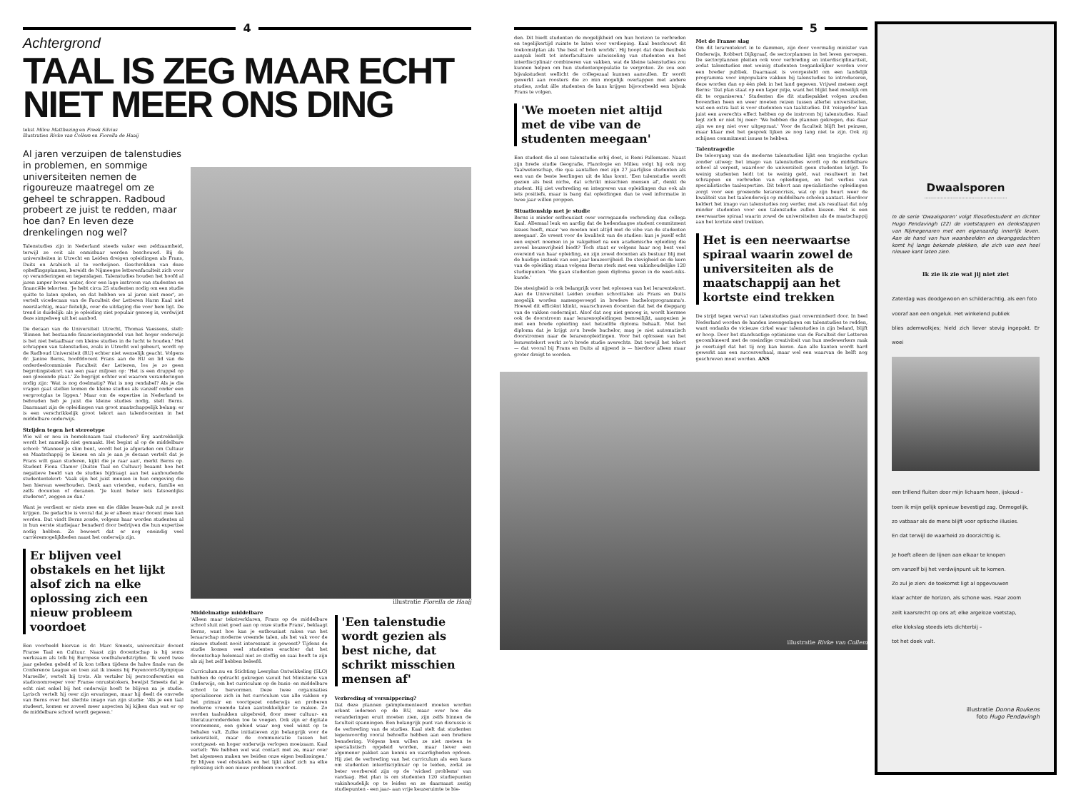4
Achtergrond
TAAL IS ZEG MAAR ECHT NIET MEER ONS DING
tekst Milou Matthezing en Freek Silvius
illustraties Rivke van Collem en Fiorella de Haaij
Al jaren verzuipen de talenstudies in problemen, en sommige universiteiten nemen de rigoureuze maatregel om ze geheel te schrappen. Radboud probeert ze juist te redden, maar hoe dan? En leven deze drenkelingen nog wel?
Talenstudies zijn in Nederland steeds vaker een zeldzaamheid, terwijl ze ooit als onmisbaar werden beschouwd. Bij de universiteiten in Utrecht en Leiden dreigen opleidingen als Frans, Duits en Arabisch al te verdwijnen. Geschrokken van deze opheffingsplannen, bereidt de Nijmeegse letterenfaculteit zich voor op veranderingen en tegenslagen. Talenstudies houden het hoofd al jaren amper boven water, door een lage instroom van studenten en financiële tekorten. 'Je hebt circa 25 studenten nodig om een studie quitte te laten spelen, en dat hebben we al jaren niet meer', zo vertelt vicedecaan van de Faculteit der Letteren Harm Kaal niet neerslachtig, maar feitelijk, over de uitdaging die voor hem ligt. De trend is duidelijk: als je opleiding niet populair genoeg is, verdwijnt deze simpelweg uit het aanbod.
De decaan van de Universiteit Utrecht, Thomas Vaessens, stelt: 'Binnen het bestaande financieringsmodel van het hoger onderwijs is het niet betaalbaar om kleine studies in de lucht te houden.' Het schrappen van talenstudies, zoals in Utrecht wel gebeurt, wordt op de Radboud Universiteit (RU) echter niet wenselijk geacht. Volgens dr. Janine Berns, hoofddocent Frans aan de RU en lid van de onderdeelcommissie Faculteit der Letteren, los je zo geen begrotingstekort van een paar miljoen op: 'Het is een druppel op een gloeiende plaat.' Ze begrijpt echter wel waarom veranderingen nodig zijn: 'Wat is nog doelmatig? Wat is nog rendabel? Als je die vragen gaat stellen komen de kleine studies als vanzelf onder een vergrootglas te liggen.' Maar om de expertise in Nederland te behouden heb je juist die kleine studies nodig, stelt Berns. Daarnaast zijn de opleidingen van groot maatschappelijk belang: er is een verschrikkelijk groot tekort aan talendocenten in het middelbare onderwijs.
Strijden tegen het stereotype
Wie wil er nou in hemelsnaam taal studeren? Erg aantrekkelijk wordt het namelijk niet gemaakt. Het begint al op de middelbare school: 'Wanneer je slim bent, wordt het je afgeraden om Cultuur en Maatschappij te kiezen en als je aan je decaan vertelt dat je Frans wilt gaan studeren, kijkt die je raar aan', merkt Berns op. Student Fiona Clamor (Duitse Taal en Cultuur) beaamt hoe het negatieve beeld van de studies bijdraagt aan het aanhoudende studententekort: 'Vaak zijn het juist mensen in hun omgeving die hen hiervan weerhouden. Denk aan vrienden, ouders, familie en zelfs docenten of decanen. "Je kunt beter iets fatsoenlijks studeren", zeggen ze dan.'
Want je verdient er niets mee en die dikke lease-bak zul je nooit krijgen. De gedachte is vooral dat je er alleen maar docent mee kan worden. Dat vindt Berns zonde, volgens haar worden studenten al in hun eerste studiejaar benaderd door bedrijven die hun expertise nodig hebben. Ze beweert dat er nog oneindig veel carrièremogelijkheden naast het onderwijs zijn.
Er blijven veel obstakels en het lijkt alsof zich na elke oplossing zich een nieuw probleem voordoet
Een voorbeeld hiervan is dr. Marc Smeets, universitair docent Franse Taal en Cultuur. Naast zijn docentschap is hij soms werkzaam als tolk bij Europese voetbalwedstrijden. 'Ik werd twee jaar geleden gebeld of ik kon tolken tijdens de halve finale van de Conference League en toen zat ik ineens bij Feyenoord-Olympique Marseille', vertelt hij trots. Als vertaler bij persconferenties en stadionomroeper voor Franse onruststokers, bewijst Smeets dat je echt niet enkel bij het onderwijs hoeft te blijven na je studie. Lyrisch vertelt hij over zijn ervaringen, maar hij deelt de onvrede van Berns over het slechte imago van zijn studie: 'Als je een taal studeert, komen er zoveel meer aspecten bij kijken dan wat er op de middelbare school wordt gegeven.'
illustratie Fiorella de Haaij
Middelmatige middelbare
'Alleen maar tekstverklaren, Frans op de middelbare school sluit niet goed aan op onze studie Frans', beklaagt Berns, want hoe kan je enthousiast raken van het leraarschap moderne vreemde talen, als het vak voor de nieuwe student nooit interessant is geweest? Tijdens de studie komen veel studenten erachter dat het docentschap helemaal niet zo stoffig en saai hoeft te zijn als zij het zelf hebben beleefd.
Curriculum.nu en Stichting Leerplan Ontwikkeling (SLO) hebben de opdracht gekregen vanuit het Ministerie van Onderwijs, om het curriculum op de basis- en middelbare school te hervormen. Deze twee organisaties specialiseren zich in het curriculum van alle vakken op het primair en voortgezet onderwijs en proberen moderne vreemde talen aantrekkelijker te maken. Zo worden taalvakken uitgebreid, door meer cultuur- en literatuuronderdelen toe te voegen. Ook zijn er digitale voornemens, een gebied waar nog veel winst op te behalen valt. Zulke initiatieven zijn belangrijk voor de universiteit, maar de communicatie tussen het voortgezet- en hoger onderwijs verlopen moeizaam. Kaal vertelt: 'We hebben wel wat contact met ze, maar over het algemeen maken we beiden onze eigen beslissingen.' Er blijven veel obstakels en het lijkt alsof zich na elke oplossing zich een nieuw probleem voordoet.
'Een talenstudie wordt gezien als best niche, dat schrikt misschien mensen af'
Verbreding of versnippering?
Dat deze plannen geïmplementeerd moeten worden erkent iedereen op de RU, maar over hoe die veranderingen eruit moeten zien, zijn zelfs binnen de faculteit spanningen. Een belangrijk punt van discussie is de verbreding van de studies. Kaal stelt dat studenten tegenwoordig vooral behoefte hebben aan een bredere benadering. Volgens hem willen ze niet meteen te specialistisch opgeleid worden, maar liever een algemener pakket aan kennis en vaardigheden opdoen. Hij ziet de verbreding van het curriculum als een kans om studenten interdisciplinair op te leiden, zodat ze beter voorbereid zijn op de 'wicked problems' van vandaag. Het plan is om studenten 120 studiepunten vakinhoudelijk op te leiden en ze daarnaast zestig studiepunten - een jaar- aan vrije keuzeruimte te bie-
5
den. Dit biedt studenten de mogelijkheid om hun horizon te verbreden en tegelijkertijd ruimte te laten voor verdieping. Kaal beschouwt dit toekomstplan als 'the best of both worlds'. Hij hoopt dat deze flexibele aanpak leidt tot interfacultaire uitwisseling van studenten en het interdisciplinair combineren van vakken, wat de kleine talenstudies zou kunnen helpen om hun studentenpopulatie te vergroten. Zo zou een bijvakstudent wellicht de collegezaal kunnen aanvullen. Er wordt gewerkt aan roosters die zo min mogelijk overlappen met andere studies, zodat álle studenten de kans krijgen bijvoorbeeld een bijvak Frans te volgen.
'We moeten niet altijd met de vibe van de studenten meegaan'
Een student die al een talenstudie erbij doet, is Remi Pallemans. Naast zijn brede studie Geografie, Planologie en Milieu volgt hij ook nog Taalwetenschap, die qua aantallen met zijn 27 jaarlijkse studenten als een van de beste leerlingen uit de klas komt. 'Een talenstudie wordt gezien als best niche, dat schrikt misschien mensen af', denkt de student. Hij ziet verbreding en integreren van opleidingen dus ook als iets positiefs, maar is bang dat opleidingen dan te veel informatie in twee jaar willen proppen.
Situationship met je studie
Berns is minder enthousiast over verregaande verbreding dan collega Kaal. Allemaal leuk en aardig dat de hedendaagse student commitment issues heeft, maar 'we moeten niet altijd met de vibe van de studenten meegaan'. Ze vreest voor de kwaliteit van de studies: kun je jezelf echt een expert noemen in je vakgebied na een academische opleiding die zoveel keuzevrijheid biedt? Toch staat er volgens haar nog best veel overeind van haar opleiding, en zijn zowel docenten als bestuur blij met de huidige insteek van een jaar keuzevrijheid. De stevigheid en de kern van de opleiding staan volgens Berns sterk met een vakinhoudelijke 120 studiepunten. 'We gaan studenten geen diploma geven in de weet-niks-kunde.'
Die stevigheid is ook belangrijk voor het oplossen van het lerarentekort. Aan de Universiteit Leiden zouden schooltalen als Frans en Duits mogelijk worden samengevoegd in bredere bachelorprogramma's. Hoewel dit efficiënt klinkt, waarschuwen docenten dat het de diepgang van de vakken ondermijnt. Alsof dat nog niet genoeg is, wordt hiermee ook de doorstroom naar lerarenopleidingen bemoeilijkt, aangezien je met een brede opleiding niet hetzelfde diploma behaalt. Met het diploma dat je krijgt zo'n brede bachelor, mag je niet automatisch doorstromen naar de lerarenopleidingen. Voor het oplossen van het lerarentekort werkt zo'n brede studie averechts. Dat terwijl het tekort — dat vooral bij Frans en Duits al nijpend is — hierdoor alleen maar groter dreigt te worden.
Met de Franse slag
Om dit lerarentekort in te dammen, zijn door voormalig minister van Onderwijs, Robbert Dijkgraaf, de sectorplannen in het leven geroepen. De sectorplannen pleiten ook voor verbreding en interdisciplinariteit, zodat talenstudies met weinig studenten toegankelijker worden voor een breder publiek. Daarnaast is voorgesteld om een landelijk programma voor impopulaire vakken bij talenstudies te introduceren, deze worden dan op één plek in het land gegeven. Vrijwel meteen zegt Berns: 'Dat plan staat op een lager pitje, want het blijkt heel moeilijk om dit te organiseren.' Studenten die dit studiepakket volgen zouden bovendien heen en weer moeten reizen tussen allerlei universiteiten, wat een extra last is voor studenten van taalstudies. Dit 'reisgedoe' kan juist een averechts effect hebben op de instroom bij talenstudies. Kaal legt zich er niet bij neer: 'We hebben die plannen gekregen, dus daar zijn we nog niet over uitgepraat.' Voor de faculteit blijft het peinzen, maar klaar met het gesprek lijken ze nog lang niet te zijn. Ook zij schijnen commitment issues te hebben.
Talentragedie
De teloorgang van de moderne talenstudies lijkt een tragische cyclus zonder uitweg: het imago van talenstudies wordt op de middelbare school al verpest, waardoor de universiteit geen studenten krijgt. Te weinig studenten leidt tot te weinig geld, wat resulteert in het schrappen en verbreden van opleidingen, en het verlies van specialistische taalexpertise. Dit tekort aan specialistische opleidingen zorgt voor een groeiende lerarencrisis, wat op zijn beurt weer de kwaliteit van het taalonderwijs op middelbare scholen aantast. Hierdoor keldert het imago van talenstudies nog verder, met als resultaat dat nóg minder studenten voor een talenstudie zullen kiezen. Het is een neerwaartse spiraal waarin zowel de universiteiten als de maatschappij aan het kortste eind trekken.
Het is een neerwaartse spiraal waarin zowel de universiteiten als de maatschappij aan het kortste eind trekken
De strijd tegen verval van talenstudies gaat onverminderd door. In heel Nederland worden de handen ineengeslagen om talenstudies te redden, want ondanks de vicieuze cirkel waar talenstudies in zijn beland, blijft er hoop. Door het standvastige optimisme van de Faculteit der Letteren gecombineerd met de oneindige creativiteit van hun medewerkers raak je overtuigd dat het tij nog kan keren. Aan alle kanten wordt hard gewerkt aan een succesverhaal, maar wel een waarvan de helft nog geschreven moet worden. ANS
illustratie Rivke van Collem
Dwaalsporen
........................................................
In de serie 'Dwaalsporen' volgt filosofiestudent en dichter Hugo Pendavingh (22) de voetstappen en denkstappen van Nijmegenaren met een eigenaardig innerlijk leven. Aan de hand van hun waanbeelden en dwanggedachten komt hij langs bekende plekken, die zich van een heel nieuwe kant laten zien.
Ik zie ik zie wat jij niet ziet
Zaterdag was doodgewoon en schilderachtig, als een foto
vooraf aan een ongeluk. Het winkelend publiek
blies ademwolkjes; hield zich liever stevig ingepakt. Er woei
een trillend fluiten door mijn lichaam heen, ijskoud –
toen ik mijn gelijk opnieuw bevestigd zag. Onmogelijk,
zo vatbaar als de mens blijft voor optische illusies.
En dat terwijl de waarheid zo doorzichtig is.
Je hoeft alleen de lijnen aan elkaar te knopen
om vanzelf bij het verdwijnpunt uit te komen.
Zo zul je zien: de toekomst ligt al opgevouwen
klaar achter de horizon, als schone was. Haar zoom
zeilt kaarsrecht op ons af; elke argeloze voetstap,
elke klokslag steeds iets dichterbij –
tot het doek valt.
illustratie Donna Roukens
foto Hugo Pendavingh